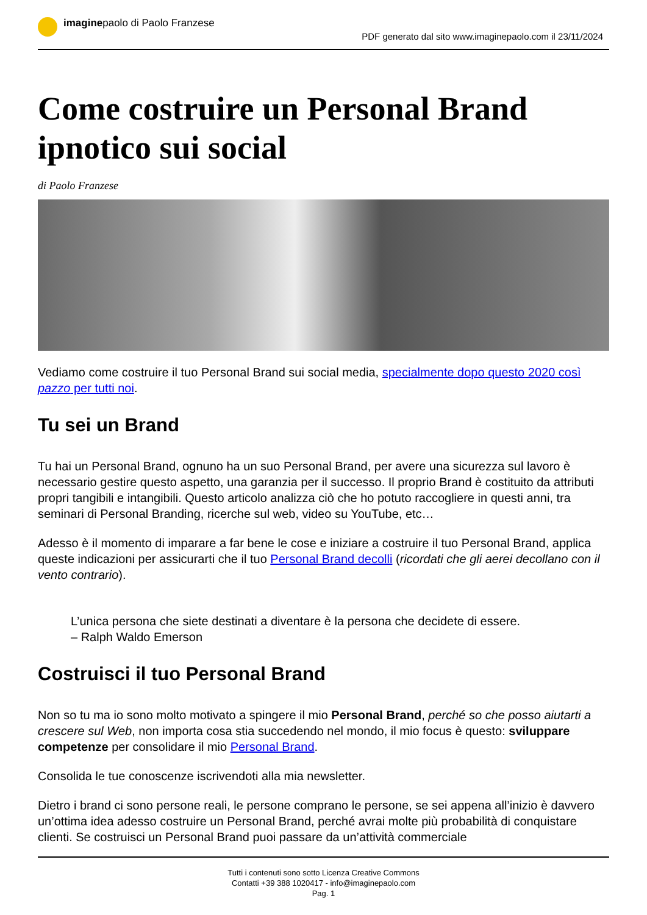imaginepaolo di Paolo Franzese PDF generato dal sito www.imaginepaolo.com il 23/11/2024
Come costruire un Personal Brand ipnotico sui social
di Paolo Franzese
Vediamo come costruire il tuo Personal Brand sui social media, specialmente dopo questo 2020 così pazzo per tutti noi.
Tu sei un Brand
Tu hai un Personal Brand, ognuno ha un suo Personal Brand, per avere una sicurezza sul lavoro è necessario gestire questo aspetto, una garanzia per il successo. Il proprio Brand è costituito da attributi propri tangibili e intangibili. Questo articolo analizza ciò che ho potuto raccogliere in questi anni, tra seminari di Personal Branding, ricerche sul web, video su YouTube, etc…
Adesso è il momento di imparare a far bene le cose e iniziare a costruire il tuo Personal Brand, applica queste indicazioni per assicurarti che il tuo Personal Brand decolli (ricordati che gli aerei decollano con il vento contrario).
L’unica persona che siete destinati a diventare è la persona che decidete di essere.
– Ralph Waldo Emerson
Costruisci il tuo Personal Brand
Non so tu ma io sono molto motivato a spingere il mio Personal Brand, perché so che posso aiutarti a crescere sul Web, non importa cosa stia succedendo nel mondo, il mio focus è questo: sviluppare competenze per consolidare il mio Personal Brand.
Consolida le tue conoscenze iscrivendoti alla mia newsletter.
Dietro i brand ci sono persone reali, le persone comprano le persone, se sei appena all’inizio è davvero un’ottima idea adesso costruire un Personal Brand, perché avrai molte più probabilità di conquistare clienti. Se costruisci un Personal Brand puoi passare da un’attività commerciale
Tutti i contenuti sono sotto Licenza Creative Commons
Contatti +39 388 1020417 - info@imaginepaolo.com
Pag. 1